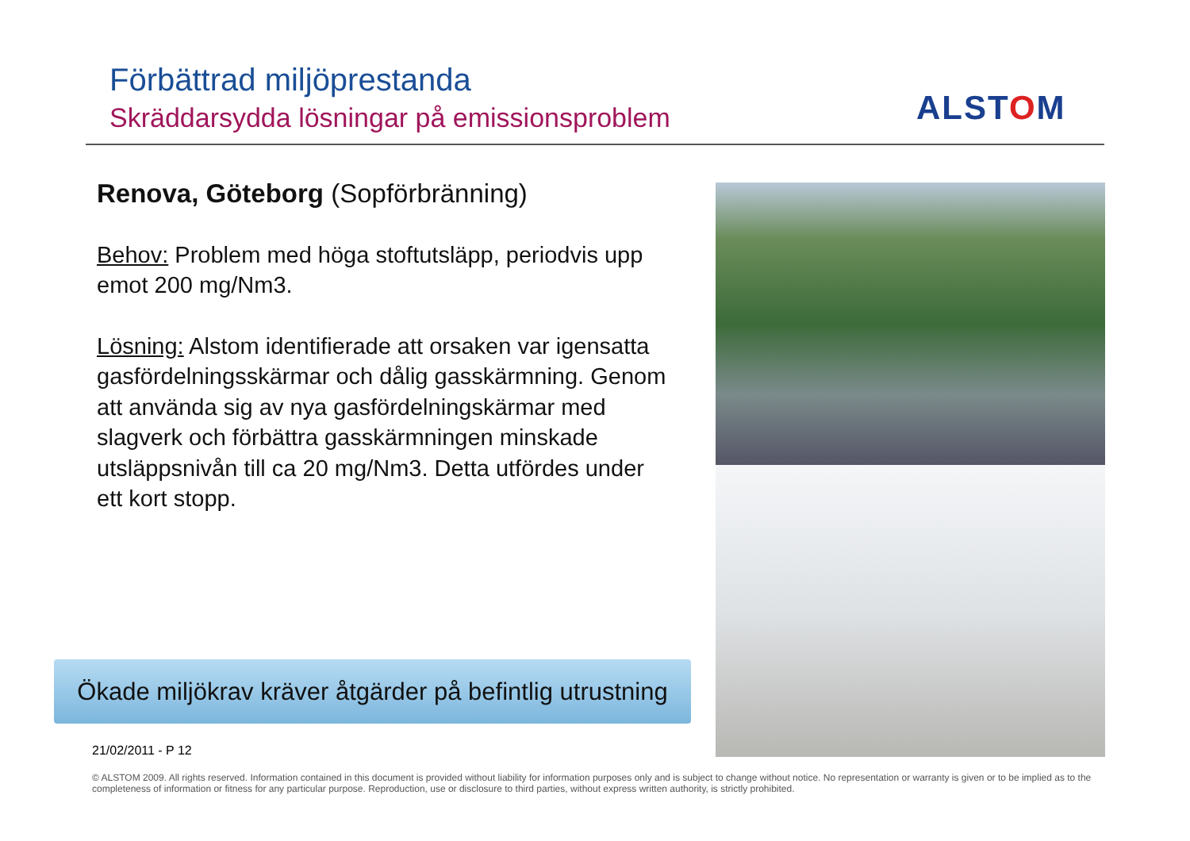Förbättrad miljöprestanda
Skräddarsydda lösningar på emissionsproblem
ALSTOM
Renova, Göteborg (Sopförbränning)
Behov: Problem med höga stoftutsläpp, periodvis upp emot 200 mg/Nm3.
Lösning: Alstom identifierade att orsaken var igensatta gasfördelningsskärmar och dålig gasskärmning. Genom att använda sig av nya gasfördelningskärmar med slagverk och förbättra gasskärmningen minskade utsläppsnivån till ca 20 mg/Nm3. Detta utfördes under ett kort stopp.
Ökade miljökrav kräver åtgärder på befintlig utrustning
21/02/2011 - P 12
© ALSTOM 2009. All rights reserved. Information contained in this document is provided without liability for information purposes only and is subject to change without notice. No representation or warranty is given or to be implied as to the completeness of information or fitness for any particular purpose. Reproduction, use or disclosure to third parties, without express written authority, is strictly prohibited.